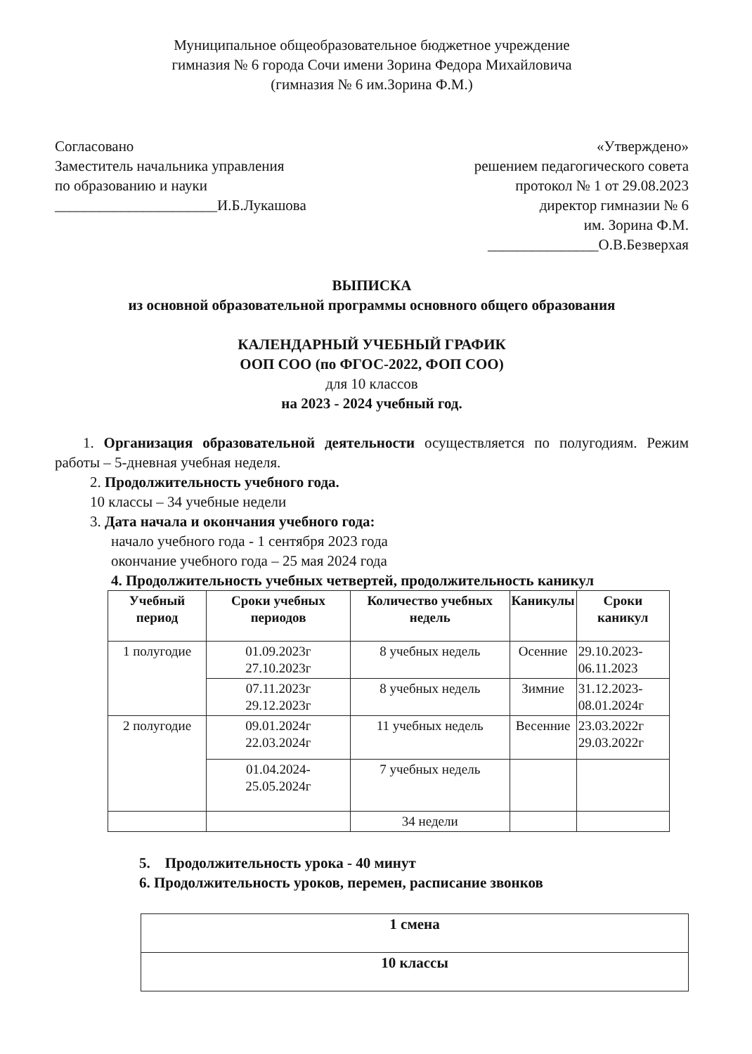Муниципальное общеобразовательное бюджетное учреждение
гимназия № 6 города Сочи имени Зорина Федора Михайловича
(гимназия № 6 им.Зорина Ф.М.)
Согласовано
Заместитель начальника управления
по образованию и науки
______________________И.Б.Лукашова
«Утверждено»
решением педагогического совета
протокол № 1 от 29.08.2023
директор гимназии № 6
им. Зорина Ф.М.
_______________О.В.Безверхая
ВЫПИСКА
из основной образовательной программы основного общего образования
КАЛЕНДАРНЫЙ УЧЕБНЫЙ ГРАФИК
ООП СОО (по ФГОС-2022, ФОП СОО)
для 10 классов
на 2023 - 2024 учебный год.
1. Организация образовательной деятельности осуществляется по полугодиям. Режим работы – 5-дневная учебная неделя.
2. Продолжительность учебного года.
10 классы – 34 учебные недели
3. Дата начала и окончания учебного года:
начало учебного года - 1 сентября 2023 года
окончание учебного года – 25 мая 2024 года
4. Продолжительность учебных четвертей, продолжительность каникул
| Учебный период | Сроки учебных периодов | Количество учебных недель | Каникулы | Сроки каникул |
| --- | --- | --- | --- | --- |
| 1 полугодие | 01.09.2023г 27.10.2023г | 8 учебных недель | Осенние | 29.10.2023- 06.11.2023 |
| | 07.11.2023г 29.12.2023г | 8 учебных недель | Зимние | 31.12.2023- 08.01.2024г |
| 2 полугодие | 09.01.2024г 22.03.2024г | 11 учебных недель | Весенние | 23.03.2022г 29.03.2022г |
| | 01.04.2024- 25.05.2024г | 7 учебных недель | | |
| | | 34 недели | | |
5. Продолжительность урока - 40 минут
6. Продолжительность уроков, перемен, расписание звонков
| 1 смена |
| 10 классы |